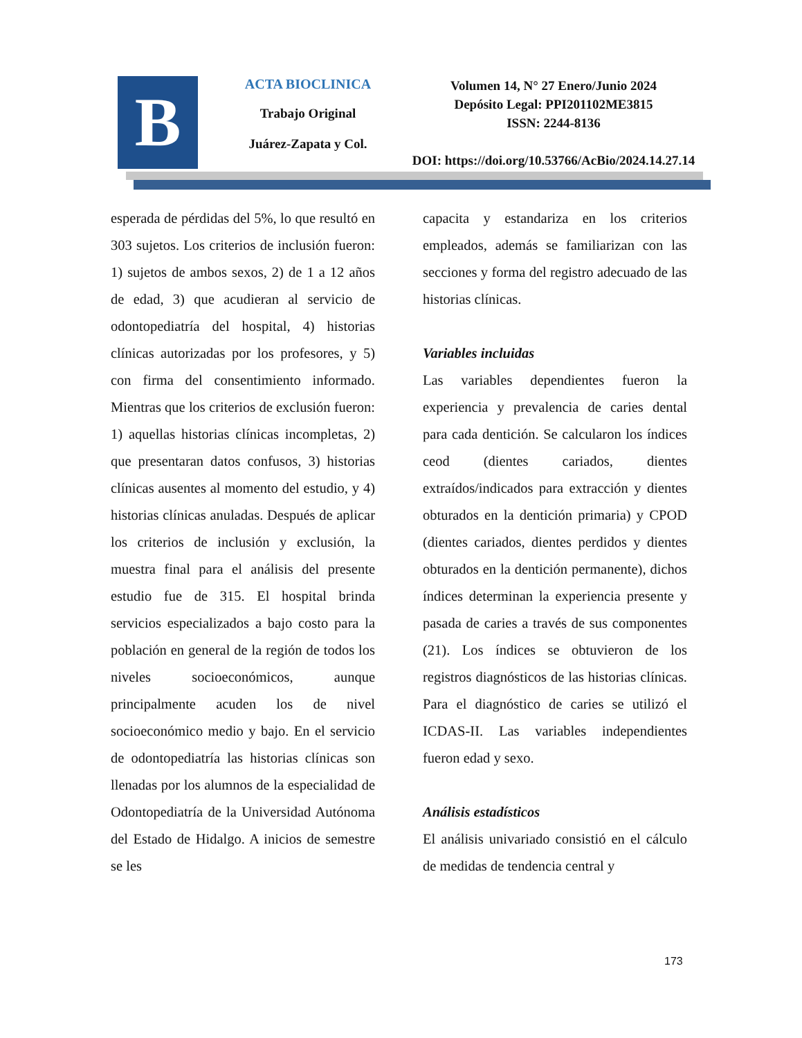B
ACTA BIOCLINICA
Trabajo Original
Juárez-Zapata y Col.
Volumen 14, N° 27 Enero/Junio 2024
Depósito Legal: PPI201102ME3815
ISSN: 2244-8136
DOI: https://doi.org/10.53766/AcBio/2024.14.27.14
esperada de pérdidas del 5%, lo que resultó en 303 sujetos. Los criterios de inclusión fueron: 1) sujetos de ambos sexos, 2) de 1 a 12 años de edad, 3) que acudieran al servicio de odontopediatría del hospital, 4) historias clínicas autorizadas por los profesores, y 5) con firma del consentimiento informado. Mientras que los criterios de exclusión fueron: 1) aquellas historias clínicas incompletas, 2) que presentaran datos confusos, 3) historias clínicas ausentes al momento del estudio, y 4) historias clínicas anuladas. Después de aplicar los criterios de inclusión y exclusión, la muestra final para el análisis del presente estudio fue de 315. El hospital brinda servicios especializados a bajo costo para la población en general de la región de todos los niveles socioeconómicos, aunque principalmente acuden los de nivel socioeconómico medio y bajo. En el servicio de odontopediatría las historias clínicas son llenadas por los alumnos de la especialidad de Odontopediatría de la Universidad Autónoma del Estado de Hidalgo. A inicios de semestre se les
capacita y estandariza en los criterios empleados, además se familiarizan con las secciones y forma del registro adecuado de las historias clínicas.
Variables incluidas
Las variables dependientes fueron la experiencia y prevalencia de caries dental para cada dentición. Se calcularon los índices ceod (dientes cariados, dientes extraídos/indicados para extracción y dientes obturados en la dentición primaria) y CPOD (dientes cariados, dientes perdidos y dientes obturados en la dentición permanente), dichos índices determinan la experiencia presente y pasada de caries a través de sus componentes (21). Los índices se obtuvieron de los registros diagnósticos de las historias clínicas. Para el diagnóstico de caries se utilizó el ICDAS-II. Las variables independientes fueron edad y sexo.
Análisis estadísticos
El análisis univariado consistió en el cálculo de medidas de tendencia central y
173